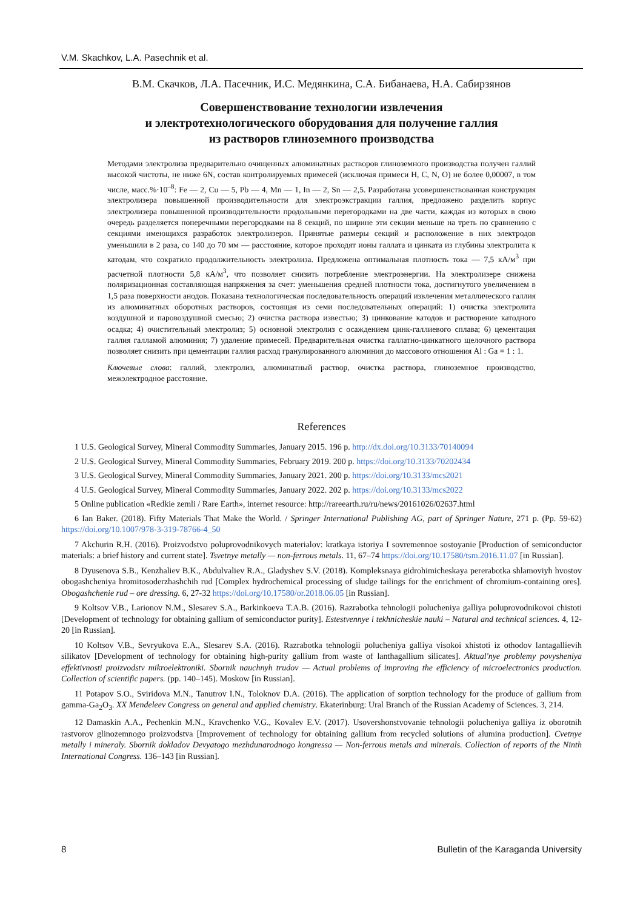V.M. Skachkov, L.A. Pasechnik et al.
В.М. Скачков, Л.А. Пасечник, И.С. Медянкина, С.А. Бибанаева, Н.А. Сабирзянов
Совершенствование технологии извлечения
и электротехнологического оборудования для получение галлия
из растворов глиноземного производства
Методами электролиза предварительно очищенных алюминатных растворов глиноземного производства получен галлий высокой чистоты, не ниже 6N, состав контролируемых примесей (исключая примеси H, C, N, O) не более 0,00007, в том числе, масс.%·10<sup>–8</sup>: Fe — 2, Cu — 5, Pb — 4, Mn — 1, In — 2, Sn — 2,5. Разработана усовершенствованная конструкция электролизера повышенной производительности для электроэкстракции галлия, предложено разделить корпус электролизера повышенной производительности продольными перегородками на две части, каждая из которых в свою очередь разделяется поперечными перегородками на 8 секций, по ширине эти секции меньше на треть по сравнению с секциями имеющихся разработок электролизеров. Принятые размеры секций и расположение в них электродов уменьшили в 2 раза, со 140 до 70 мм — расстояние, которое проходят ионы галлата и цинката из глубины электролита к катодам, что сократило продолжительность электролиза. Предложена оптимальная плотность тока — 7,5 кА/м<sup>3</sup> при расчетной плотности 5,8 кА/м<sup>3</sup>, что позволяет снизить потребление электроэнергии. На электролизере снижена поляризационная составляющая напряжения за счет: уменьшения средней плотности тока, достигнутого увеличением в 1,5 раза поверхности анодов. Показана технологическая последовательность операций извлечения металлического галлия из алюминатных оборотных растворов, состоящая из семи последовательных операций: 1) очистка электролита воздушной и паровоздушной смесью; 2) очистка раствора известью; 3) цинкование катодов и растворение катодного осадка; 4) очистительный электролиз; 5) основной электролиз с осаждением цинк-галлиевого сплава; 6) цементация галлия галламой алюминия; 7) удаление примесей. Предварительная очистка галлатно-цинкатного щелочного раствора позволяет снизить при цементации галлия расход гранулированного алюминия до массового отношения Al : Ga = 1 : 1.
Ключевые слова: галлий, электролиз, алюминатный раствор, очистка раствора, глиноземное производство, межэлектродное расстояние.
References
1 U.S. Geological Survey, Mineral Commodity Summaries, January 2015. 196 p. http://dx.doi.org/10.3133/70140094
2 U.S. Geological Survey, Mineral Commodity Summaries, February 2019. 200 p. https://doi.org/10.3133/70202434
3 U.S. Geological Survey, Mineral Commodity Summaries, January 2021. 200 p. https://doi.org/10.3133/mcs2021
4 U.S. Geological Survey, Mineral Commodity Summaries, January 2022. 202 p. https://doi.org/10.3133/mcs2022
5 Online publication «Redkie zemli / Rare Earth», internet resource: http://rareearth.ru/ru/news/20161026/02637.html
6 Ian Baker. (2018). Fifty Materials That Make the World. / Springer International Publishing AG, part of Springer Nature, 271 p. (Pp. 59-62) https://doi.org/10.1007/978-3-319-78766-4_50
7 Akchurin R.H. (2016). Proizvodstvo poluprovodnikovych materialov: kratkaya istoriya I sovremennoe sostoyanie [Production of semiconductor materials: a brief history and current state]. Tsvetnye metally — non-ferrous metals. 11, 67–74 https://doi.org/10.17580/tsm.2016.11.07 [in Russian].
8 Dyusenova S.B., Kenzhaliev B.K., Abdulvaliev R.A., Gladyshev S.V. (2018). Kompleksnaya gidrohimicheskaya pererabotka shlamoviyh hvostov obogashcheniya hromitosoderzhashchih rud [Complex hydrochemical processing of sludge tailings for the enrichment of chromium-containing ores]. Obogashchenie rud – ore dressing. 6, 27-32 https://doi.org/10.17580/or.2018.06.05 [in Russian].
9 Koltsov V.B., Larionov N.M., Slesarev S.A., Barkinkoeva T.A.B. (2016). Razrabotka tehnologii polucheniya galliya poluprovodnikovoi chistoti [Development of technology for obtaining gallium of semiconductor purity]. Estestvennye i tekhnicheskie nauki – Natural and technical sciences. 4, 12-20 [in Russian].
10 Koltsov V.B., Sevryukova E.A., Slesarev S.A. (2016). Razrabotka tehnologii polucheniya galliya visokoi xhistoti iz othodov lantagallievih silikatov [Development of technology for obtaining high-purity gallium from waste of lanthagallium silicates]. Aktual'nye problemy povysheniya effektivnosti proizvodstv mikroelektroniki. Sbornik nauchnyh trudov — Actual problems of improving the efficiency of microelectronics production. Collection of scientific papers. (pp. 140–145). Moskow [in Russian].
11 Potapov S.O., Sviridova M.N., Tanutrov I.N., Toloknov D.A. (2016). The application of sorption technology for the produce of gallium from gamma-Ga<sub>2</sub>O<sub>3</sub>. XX Mendeleev Congress on general and applied chemistry. Ekaterinburg: Ural Branch of the Russian Academy of Sciences. 3, 214.
12 Damaskin A.A., Pechenkin M.N., Kravchenko V.G., Kovalev E.V. (2017). Usovershonstvovanie tehnologii polucheniya galliya iz oborotnih rastvorov glinozemnogo proizvodstva [Improvement of technology for obtaining gallium from recycled solutions of alumina production]. Cvetnye metally i mineraly. Sbornik dokladov Devyatogo mezhdunarodnogo kongressa — Non-ferrous metals and minerals. Collection of reports of the Ninth International Congress. 136–143 [in Russian].
8 Bulletin of the Karaganda University